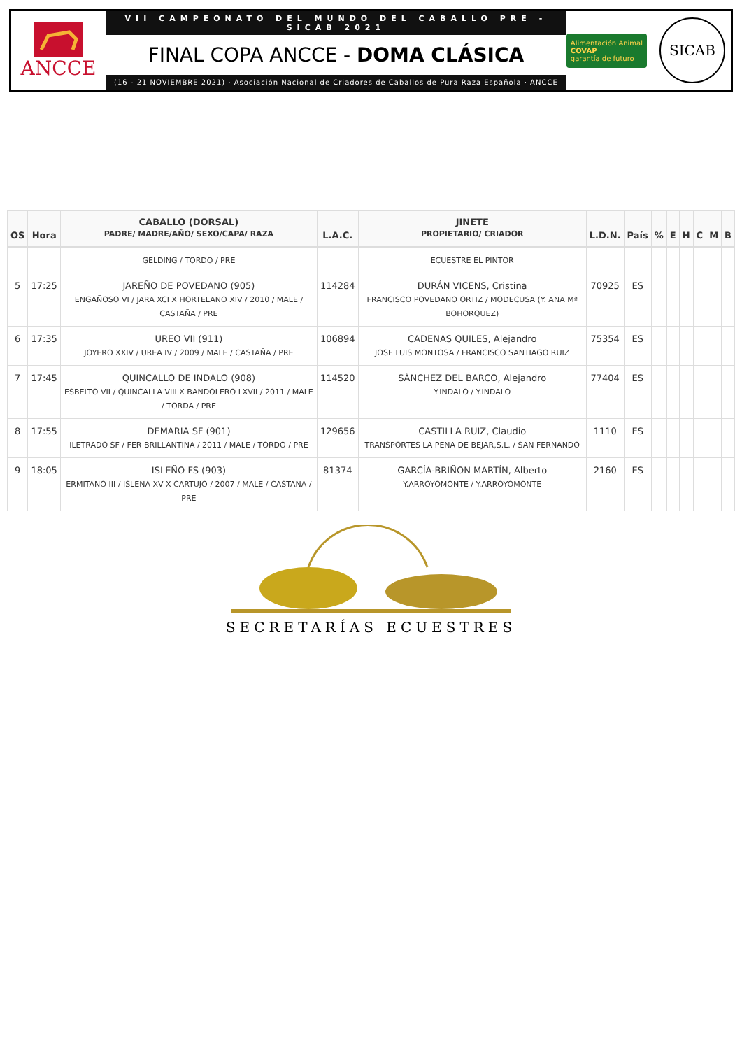ANCCE
VII CAMPEONATO DEL MUNDO DEL CABALLO PRE - SICAB 2021
FINAL COPA ANCCE - DOMA CLÁSICA
(16 - 21 NOVIEMBRE 2021) · Asociación Nacional de Criadores de Caballos de Pura Raza Española · ANCCE
Alimentación Animal
COVAP
garantía de futuro
SICAB
| OS | Hora | CABALLO (DORSAL) PADRE/ MADRE/AÑO/ SEXO/CAPA/ RAZA | L.A.C. | JINETE PROPIETARIO/ CRIADOR | L.D.N. | País | % | E | H | C | M | B |
| --- | --- | --- | --- | --- | --- | --- | --- | --- | --- | --- | --- | --- |
| | | GELDING / TORDO / PRE | | ECUESTRE EL PINTOR | | | | | | | | |
| 5 | 17:25 | JAREÑO DE POVEDANO (905) ENGAÑOSO VI / JARA XCI X HORTELANO XIV / 2010 / MALE / CASTAÑA / PRE | 114284 | DURÁN VICENS, Cristina FRANCISCO POVEDANO ORTIZ / MODECUSA (Y. ANA Mª BOHORQUEZ) | 70925 | ES | | | | | | |
| 6 | 17:35 | UREO VII (911) JOYERO XXIV / UREA IV / 2009 / MALE / CASTAÑA / PRE | 106894 | CADENAS QUILES, Alejandro JOSE LUIS MONTOSA / FRANCISCO SANTIAGO RUIZ | 75354 | ES | | | | | | |
| 7 | 17:45 | QUINCALLO DE INDALO (908) ESBELTO VII / QUINCALLA VIII X BANDOLERO LXVII / 2011 / MALE / TORDA / PRE | 114520 | SÁNCHEZ DEL BARCO, Alejandro Y.INDALO / Y.INDALO | 77404 | ES | | | | | | |
| 8 | 17:55 | DEMARIA SF (901) ILETRADO SF / FER BRILLANTINA / 2011 / MALE / TORDO / PRE | 129656 | CASTILLA RUIZ, Claudio TRANSPORTES LA PEÑA DE BEJAR,S.L. / SAN FERNANDO | 1110 | ES | | | | | | |
| 9 | 18:05 | ISLEÑO FS (903) ERMITAÑO III / ISLEÑA XV X CARTUJO / 2007 / MALE / CASTAÑA / PRE | 81374 | GARCÍA-BRIÑON MARTÍN, Alberto Y.ARROYOMONTE / Y.ARROYOMONTE | 2160 | ES | | | | | | |
SECRETARÍAS ECUESTRES